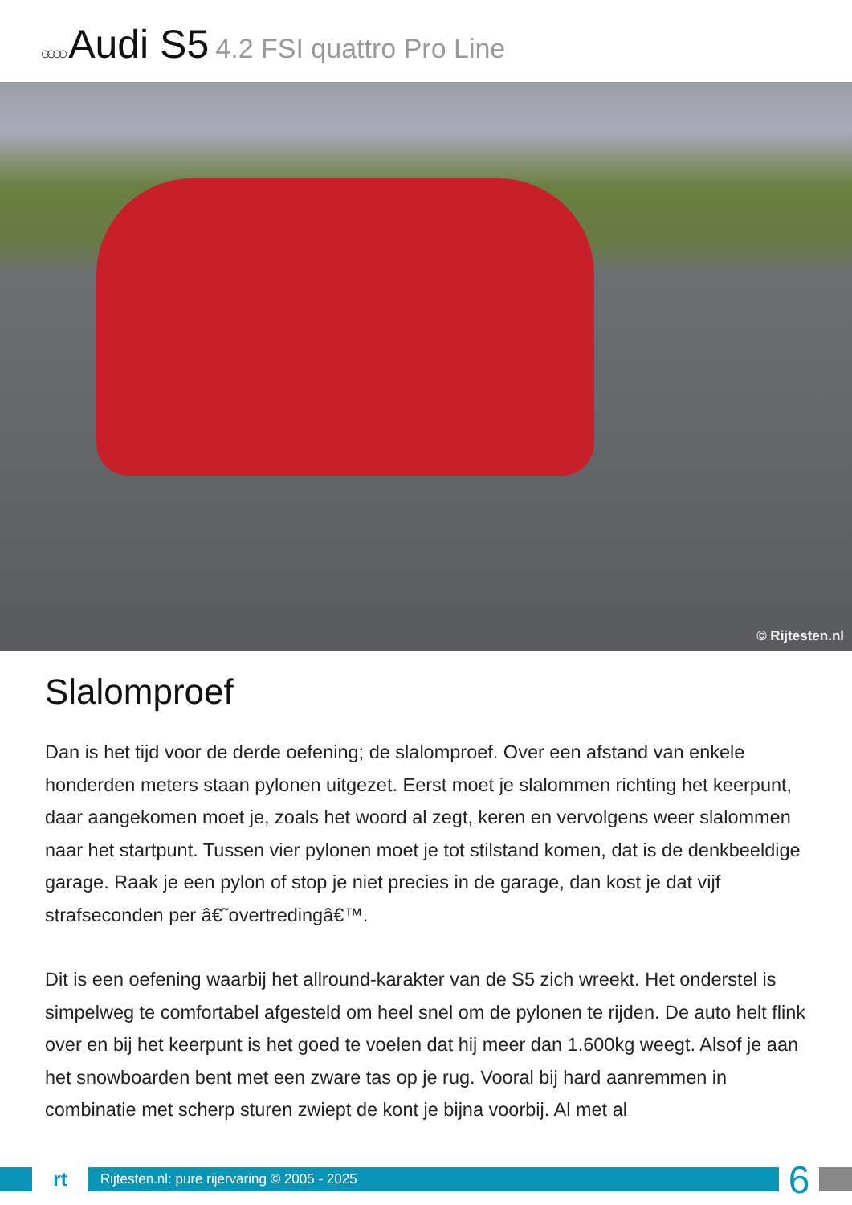○○○○ Audi S5 4.2 FSI quattro Pro Line
© Rijtesten.nl
Slalomproef
Dan is het tijd voor de derde oefening; de slalomproef. Over een afstand van enkele honderden meters staan pylonen uitgezet. Eerst moet je slalommen richting het keerpunt, daar aangekomen moet je, zoals het woord al zegt, keren en vervolgens weer slalommen naar het startpunt. Tussen vier pylonen moet je tot stilstand komen, dat is de denkbeeldige garage. Raak je een pylon of stop je niet precies in de garage, dan kost je dat vijf strafseconden per â€˜overtredingâ€™.
Dit is een oefening waarbij het allround-karakter van de S5 zich wreekt. Het onderstel is simpelweg te comfortabel afgesteld om heel snel om de pylonen te rijden. De auto helt flink over en bij het keerpunt is het goed te voelen dat hij meer dan 1.600kg weegt. Alsof je aan het snowboarden bent met een zware tas op je rug. Vooral bij hard aanremmen in combinatie met scherp sturen zwiept de kont je bijna voorbij. Al met al
rt
Rijtesten.nl: pure rijervaring © 2005 - 2025
6